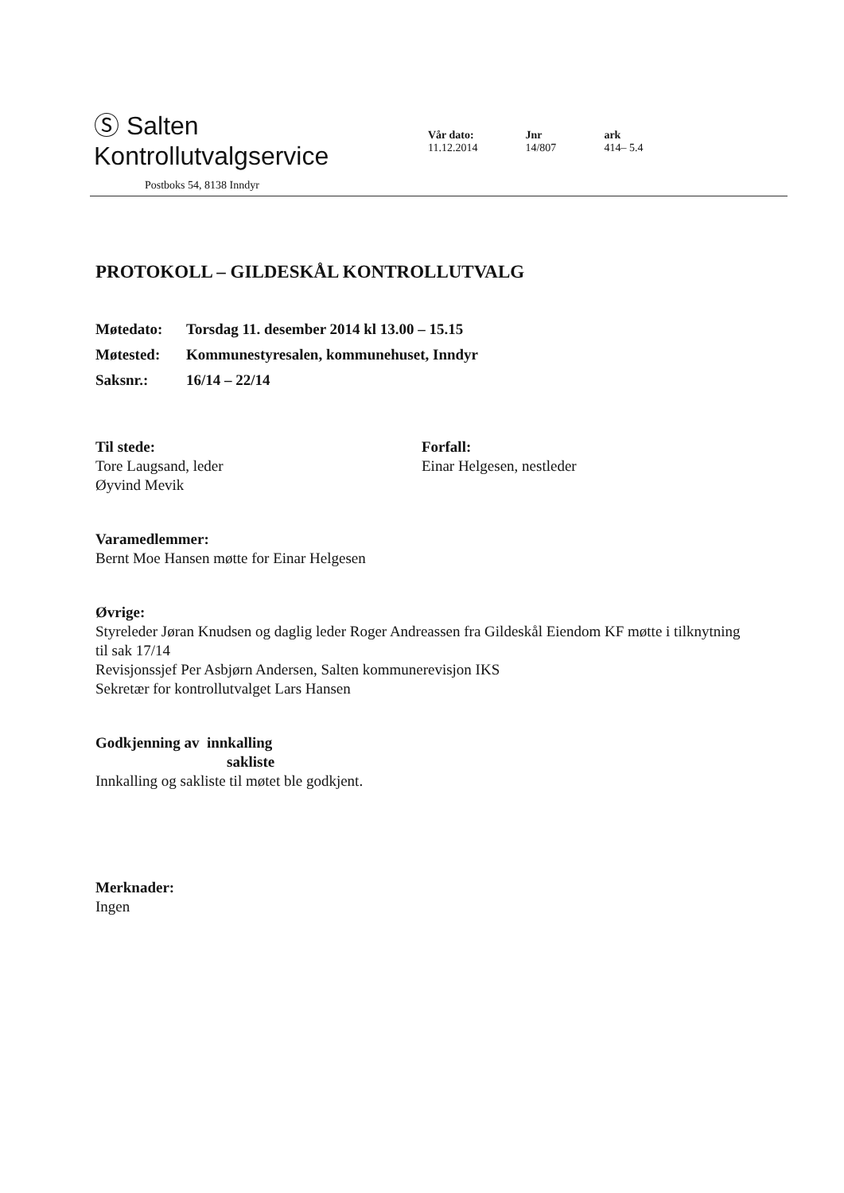Ⓢ Salten Kontrollutvalgservice
Postboks 54, 8138 Inndyr
Vår dato:
11.12.2014
Jnr
14/807
ark
414– 5.4
PROTOKOLL – GILDESKÅL KONTROLLUTVALG
Møtedato: Torsdag 11. desember 2014 kl 13.00 – 15.15
Møtested: Kommunestyresalen, kommunehuset, Inndyr
Saksnr.: 16/14 – 22/14
Til stede:
Tore Laugsand, leder
Øyvind Mevik
Forfall:
Einar Helgesen, nestleder
Varamedlemmer:
Bernt Moe Hansen møtte for Einar Helgesen
Øvrige:
Styreleder Jøran Knudsen og daglig leder Roger Andreassen fra Gildeskål Eiendom KF møtte i tilknytning til sak 17/14
Revisjonssjef Per Asbjørn Andersen, Salten kommunerevisjon IKS
Sekretær for kontrollutvalget Lars Hansen
Godkjenning av innkalling
sakliste
Innkalling og sakliste til møtet ble godkjent.
Merknader:
Ingen